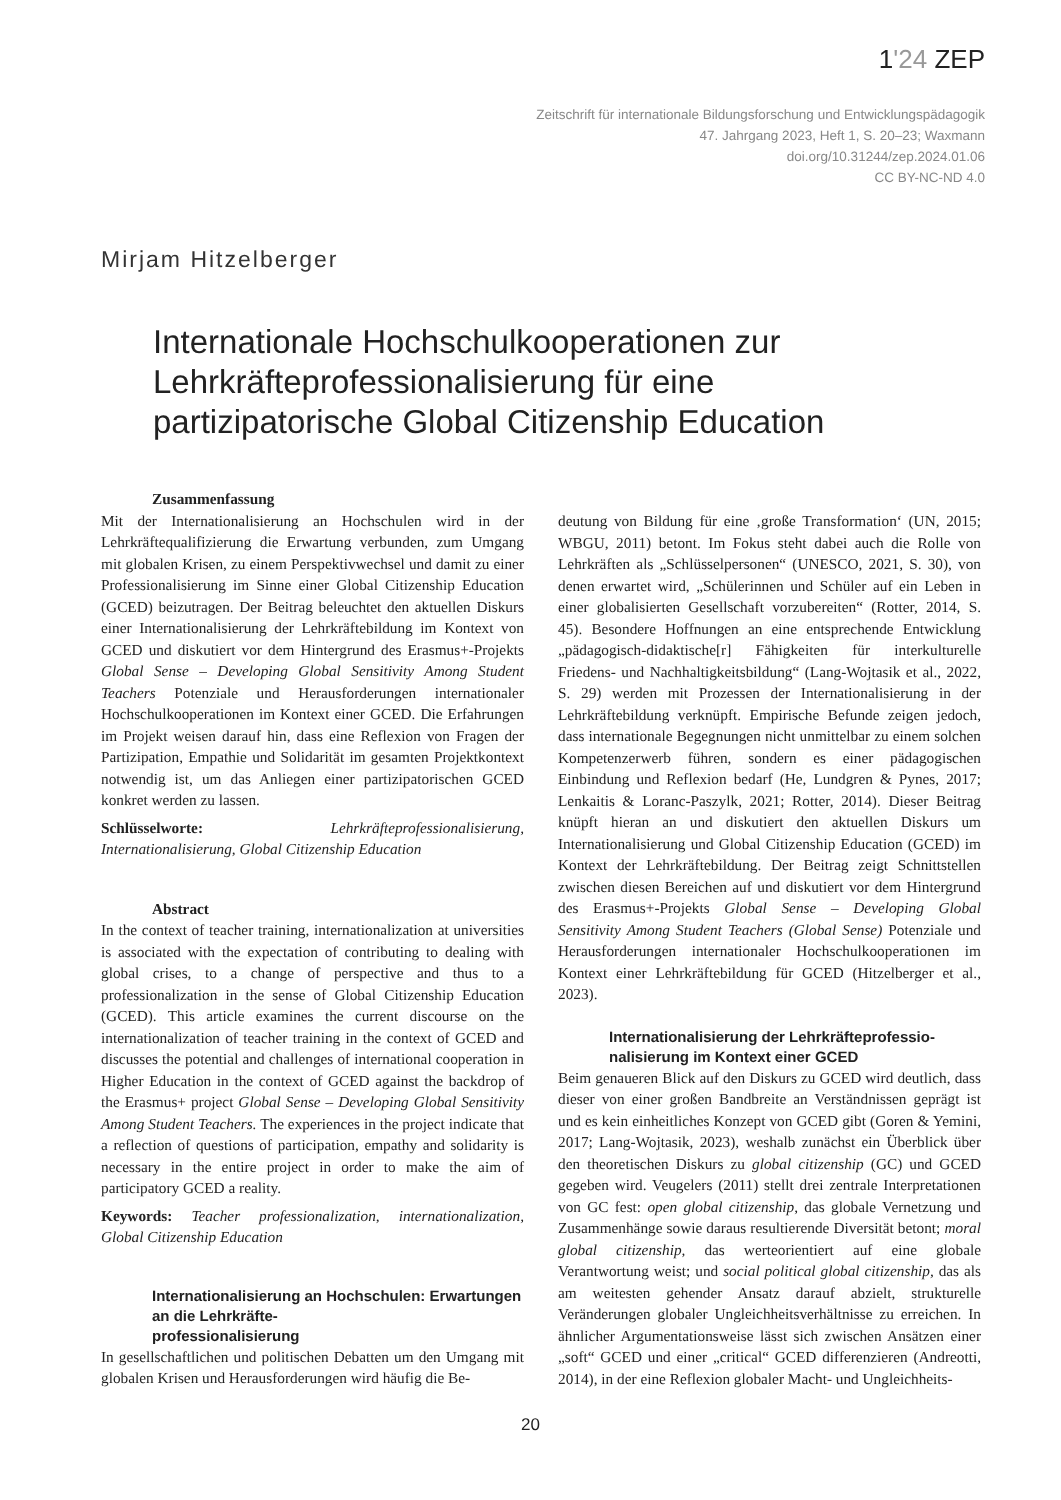1'24 ZEP
Zeitschrift für internationale Bildungsforschung und Entwicklungspädagogik
47. Jahrgang 2023, Heft 1, S. 20–23; Waxmann
doi.org/10.31244/zep.2024.01.06
CC BY-NC-ND 4.0
Mirjam Hitzelberger
Internationale Hochschulkooperationen zur
Lehrkräfteprofessionalisierung für eine
partizipatorische Global Citizenship Education
Zusammenfassung
Mit der Internationalisierung an Hochschulen wird in der Lehrkräftequalifizierung die Erwartung verbunden, zum Umgang mit globalen Krisen, zu einem Perspektivwechsel und damit zu einer Professionalisierung im Sinne einer Global Citizenship Education (GCED) beizutragen. Der Beitrag beleuchtet den aktuellen Diskurs einer Internationalisierung der Lehrkräftebildung im Kontext von GCED und diskutiert vor dem Hintergrund des Erasmus+-Projekts Global Sense – Developing Global Sensitivity Among Student Teachers Potenziale und Herausforderungen internationaler Hochschulkooperationen im Kontext einer GCED. Die Erfahrungen im Projekt weisen darauf hin, dass eine Reflexion von Fragen der Partizipation, Empathie und Solidarität im gesamten Projektkontext notwendig ist, um das Anliegen einer partizipatorischen GCED konkret werden zu lassen.
Schlüsselworte: Lehrkräfteprofessionalisierung, Internationalisierung, Global Citizenship Education
Abstract
In the context of teacher training, internationalization at universities is associated with the expectation of contributing to dealing with global crises, to a change of perspective and thus to a professionalization in the sense of Global Citizenship Education (GCED). This article examines the current discourse on the internationalization of teacher training in the context of GCED and discusses the potential and challenges of international cooperation in Higher Education in the context of GCED against the backdrop of the Erasmus+ project Global Sense – Developing Global Sensitivity Among Student Teachers. The experiences in the project indicate that a reflection of questions of participation, empathy and solidarity is necessary in the entire project in order to make the aim of participatory GCED a reality.
Keywords: Teacher professionalization, internationalization, Global Citizenship Education
Internationalisierung an Hochschulen: Erwartungen an die Lehrkräfte-
professionalisierung
In gesellschaftlichen und politischen Debatten um den Umgang mit globalen Krisen und Herausforderungen wird häufig die Be-
deutung von Bildung für eine ‚große Transformation‘ (UN, 2015; WBGU, 2011) betont. Im Fokus steht dabei auch die Rolle von Lehrkräften als „Schlüsselpersonen“ (UNESCO, 2021, S. 30), von denen erwartet wird, „Schülerinnen und Schüler auf ein Leben in einer globalisierten Gesellschaft vorzubereiten“ (Rotter, 2014, S. 45). Besondere Hoffnungen an eine entsprechende Entwicklung „pädagogisch-didaktische[r] Fähigkeiten für interkulturelle Friedens- und Nachhaltigkeitsbildung“ (Lang-Wojtasik et al., 2022, S. 29) werden mit Prozessen der Internationalisierung in der Lehrkräftebildung verknüpft. Empirische Befunde zeigen jedoch, dass internationale Begegnungen nicht unmittelbar zu einem solchen Kompetenzerwerb führen, sondern es einer pädagogischen Einbindung und Reflexion bedarf (He, Lundgren & Pynes, 2017; Lenkaitis & Loranc-Paszylk, 2021; Rotter, 2014). Dieser Beitrag knüpft hieran an und diskutiert den aktuellen Diskurs um Internationalisierung und Global Citizenship Education (GCED) im Kontext der Lehrkräftebildung. Der Beitrag zeigt Schnittstellen zwischen diesen Bereichen auf und diskutiert vor dem Hintergrund des Erasmus+-Projekts Global Sense – Developing Global Sensitivity Among Student Teachers (Global Sense) Potenziale und Herausforderungen internationaler Hochschulkooperationen im Kontext einer Lehrkräftebildung für GCED (Hitzelberger et al., 2023).
Internationalisierung der Lehrkräfteprofessio-
nalisierung im Kontext einer GCED
Beim genaueren Blick auf den Diskurs zu GCED wird deutlich, dass dieser von einer großen Bandbreite an Verständnissen geprägt ist und es kein einheitliches Konzept von GCED gibt (Goren & Yemini, 2017; Lang-Wojtasik, 2023), weshalb zunächst ein Überblick über den theoretischen Diskurs zu global citizenship (GC) und GCED gegeben wird. Veugelers (2011) stellt drei zentrale Interpretationen von GC fest: open global citizenship, das globale Vernetzung und Zusammenhänge sowie daraus resultierende Diversität betont; moral global citizenship, das werteorientiert auf eine globale Verantwortung weist; und social political global citizenship, das als am weitesten gehender Ansatz darauf abzielt, strukturelle Veränderungen globaler Ungleichheitsverhältnisse zu erreichen. In ähnlicher Argumentationsweise lässt sich zwischen Ansätzen einer „soft“ GCED und einer „critical“ GCED differenzieren (Andreotti, 2014), in der eine Reflexion globaler Macht- und Ungleichheits-
20